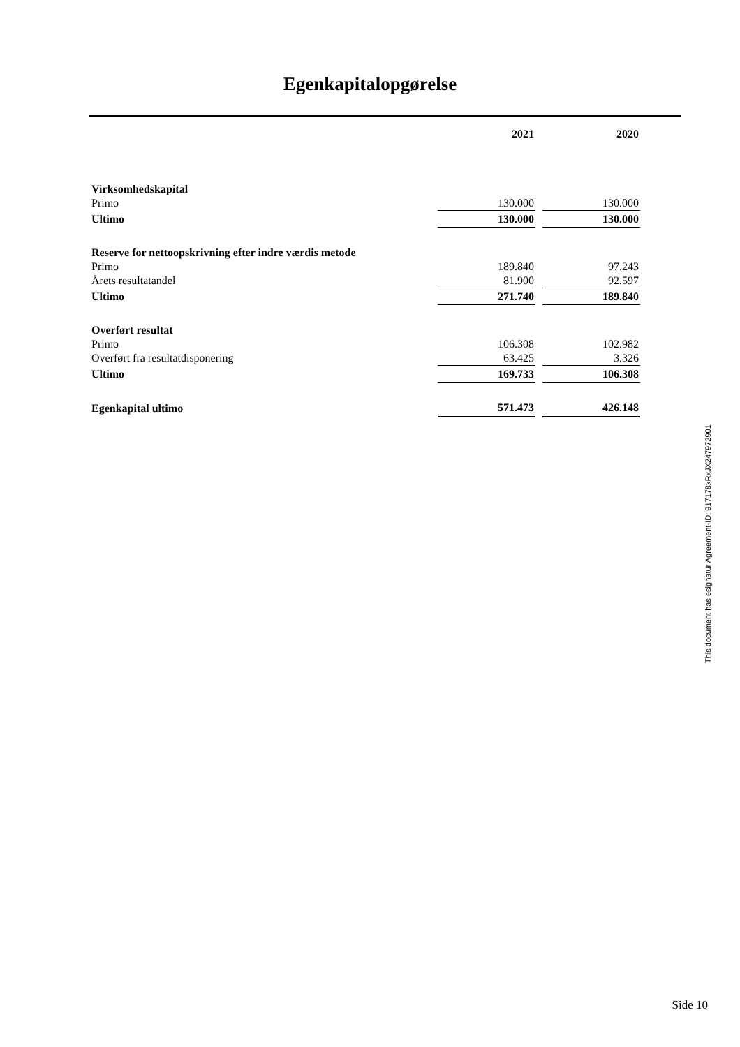Egenkapitalopgørelse
| | 2021 | | 2020 |
| Virksomhedskapital | | | |
| Primo | 130.000 | | 130.000 |
| Ultimo | 130.000 | | 130.000 |
| Reserve for nettoopskrivning efter indre værdis metode | | | |
| Primo | 189.840 | | 97.243 |
| Årets resultatandel | 81.900 | | 92.597 |
| Ultimo | 271.740 | | 189.840 |
| Overført resultat | | | |
| Primo | 106.308 | | 102.982 |
| Overført fra resultatdisponering | 63.425 | | 3.326 |
| Ultimo | 169.733 | | 106.308 |
| Egenkapital ultimo | 571.473 | | 426.148 |
This document has esignatur Agreement-ID: 917178xRxJX247972901
Side 10